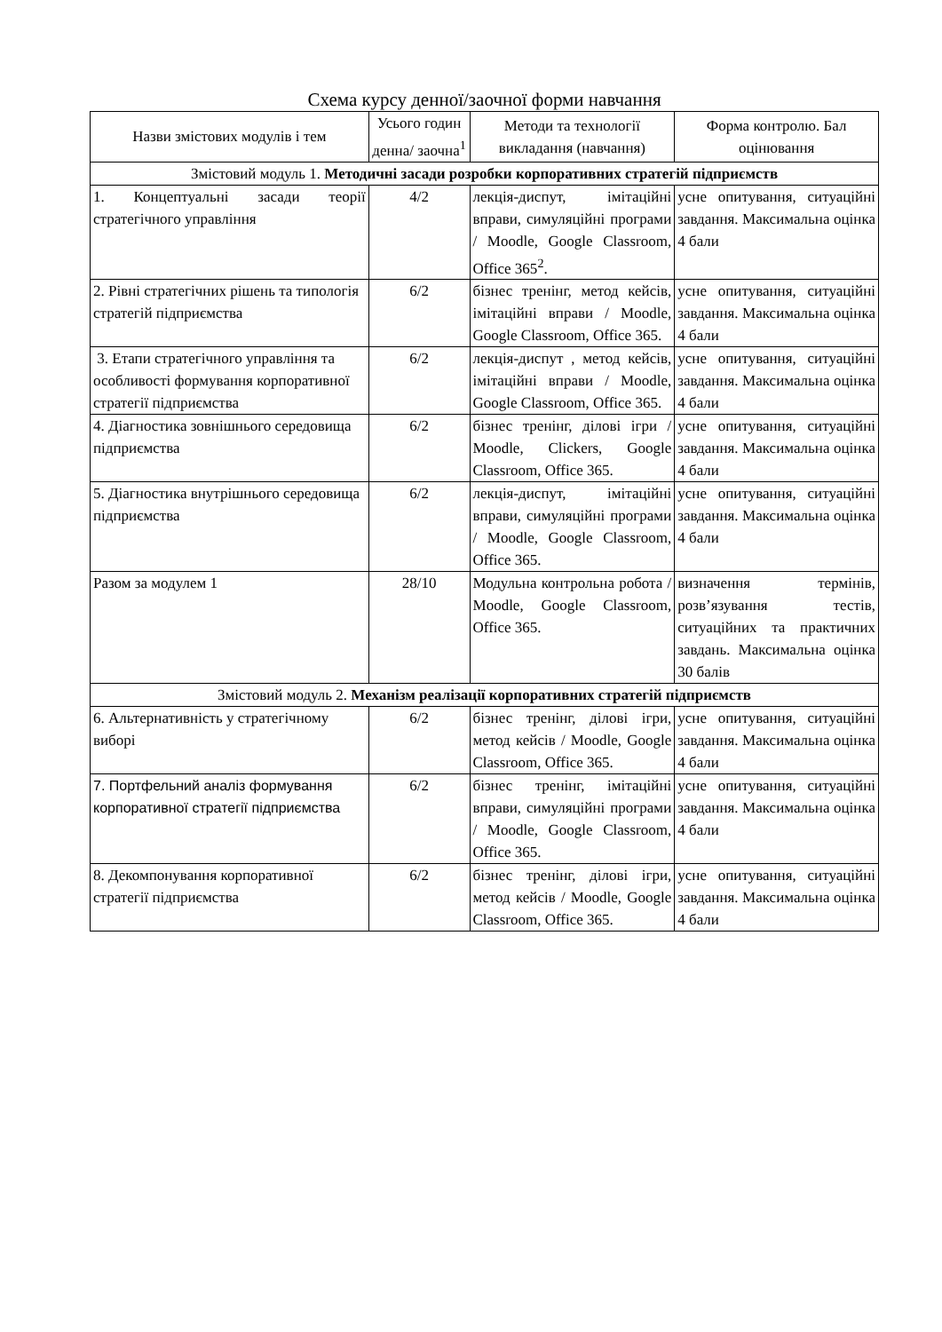Схема курсу денної/заочної форми навчання
| Назви змістових модулів і тем | Усього годин денна/ заочна<sup>1</sup> | Методи та технології викладання (навчання) | Форма контролю. Бал оцінювання |
| --- | --- | --- | --- |
| Змістовий модуль 1. Методичні засади розробки корпоративних стратегій підприємств | | | |
| 1. Концептуальні засади теорії стратегічного управління | 4/2 | лекція-диспут, імітаційні вправи, симуляційні програми / Moodle, Google Classroom, Office 365<sup>2</sup>. | усне опитування, ситуаційні завдання. Максимальна оцінка 4 бали |
| 2. Рівні стратегічних рішень та типологія стратегій підприємства | 6/2 | бізнес тренінг, метод кейсів, імітаційні вправи / Moodle, Google Classroom, Office 365. | усне опитування, ситуаційні завдання. Максимальна оцінка 4 бали |
| 3. Етапи стратегічного управління та особливості формування корпоративної стратегії підприємства | 6/2 | лекція-диспут , метод кейсів, імітаційні вправи / Moodle, Google Classroom, Office 365. | усне опитування, ситуаційні завдання. Максимальна оцінка 4 бали |
| 4. Діагностика зовнішнього середовища підприємства | 6/2 | бізнес тренінг, ділові ігри / Moodle, Clickers, Google Classroom, Office 365. | усне опитування, ситуаційні завдання. Максимальна оцінка 4 бали |
| 5. Діагностика внутрішнього середовища підприємства | 6/2 | лекція-диспут, імітаційні вправи, симуляційні програми / Moodle, Google Classroom, Office 365. | усне опитування, ситуаційні завдання. Максимальна оцінка 4 бали |
| Разом за модулем 1 | 28/10 | Модульна контрольна робота / Moodle, Google Classroom, Office 365. | визначення термінів, розв’язування тестів, ситуаційних та практичних завдань. Максимальна оцінка 30 балів |
| Змістовий модуль 2. Механізм реалізації корпоративних стратегій підприємств | | | |
| 6. Альтернативність у стратегічному виборі | 6/2 | бізнес тренінг, ділові ігри, метод кейсів / Moodle, Google Classroom, Office 365. | усне опитування, ситуаційні завдання. Максимальна оцінка 4 бали |
| 7. Портфельний аналіз формування корпоративної стратегії підприємства | 6/2 | бізнес тренінг, імітаційні вправи, симуляційні програми / Moodle, Google Classroom, Office 365. | усне опитування, ситуаційні завдання. Максимальна оцінка 4 бали |
| 8. Декомпонування корпоративної стратегії підприємства | 6/2 | бізнес тренінг, ділові ігри, метод кейсів / Moodle, Google Classroom, Office 365. | усне опитування, ситуаційні завдання. Максимальна оцінка 4 бали |